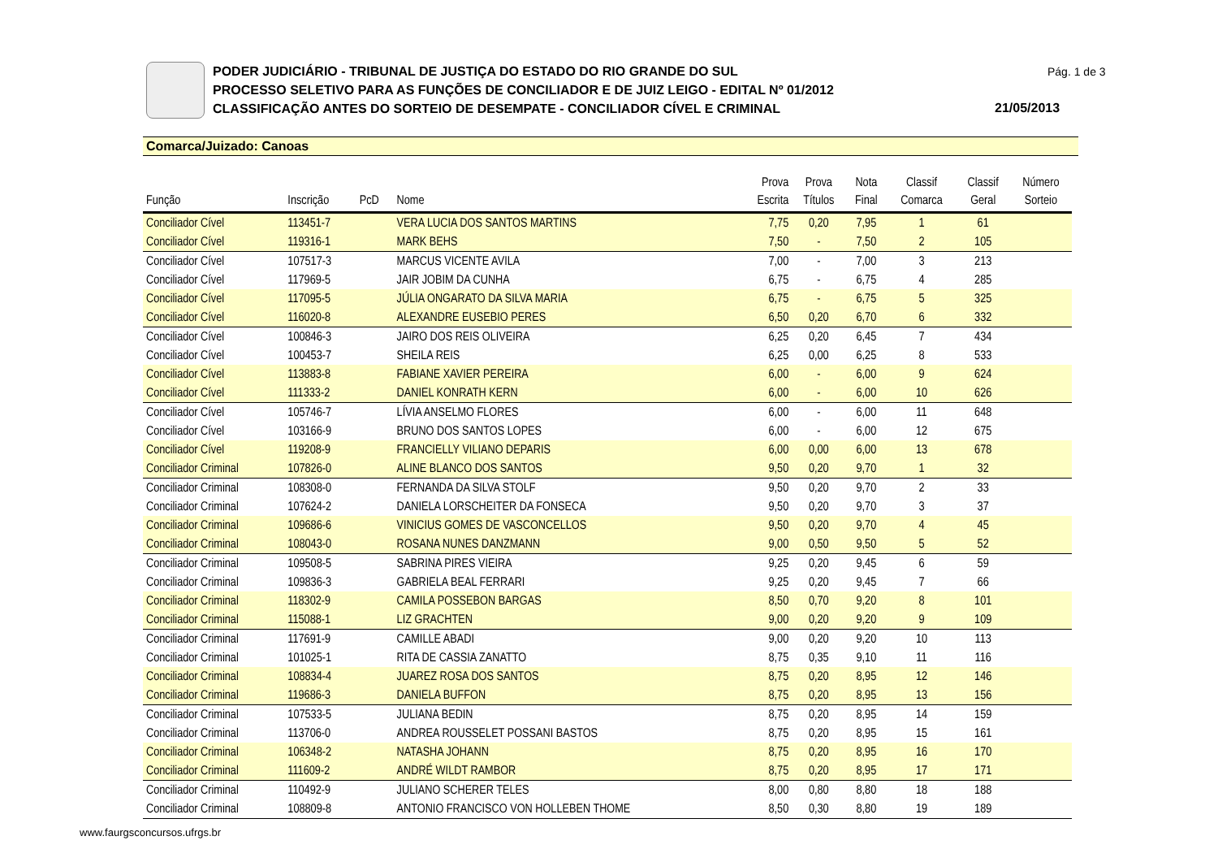PODER JUDICIÁRIO - TRIBUNAL DE JUSTIÇA DO ESTADO DO RIO GRANDE DO SUL
PROCESSO SELETIVO PARA AS FUNÇÕES DE CONCILIADOR E DE JUIZ LEIGO - EDITAL Nº 01/2012
CLASSIFICAÇÃO ANTES DO SORTEIO DE DESEMPATE - CONCILIADOR CÍVEL E CRIMINAL
Pág. 1 de 3
21/05/2013
Comarca/Juizado: Canoas
| Função | Inscrição | PcD | Nome | Prova Escrita | Prova Títulos | Nota Final | Classif Comarca | Classif Geral | Número Sorteio |
| --- | --- | --- | --- | --- | --- | --- | --- | --- | --- |
| Conciliador Cível | 113451-7 | | VERA LUCIA DOS SANTOS MARTINS | 7,75 | 0,20 | 7,95 | 1 | 61 | |
| Conciliador Cível | 119316-1 | | MARK BEHS | 7,50 | - | 7,50 | 2 | 105 | |
| Conciliador Cível | 107517-3 | | MARCUS VICENTE AVILA | 7,00 | - | 7,00 | 3 | 213 | |
| Conciliador Cível | 117969-5 | | JAIR JOBIM DA CUNHA | 6,75 | - | 6,75 | 4 | 285 | |
| Conciliador Cível | 117095-5 | | JÚLIA ONGARATO DA SILVA MARIA | 6,75 | - | 6,75 | 5 | 325 | |
| Conciliador Cível | 116020-8 | | ALEXANDRE EUSEBIO PERES | 6,50 | 0,20 | 6,70 | 6 | 332 | |
| Conciliador Cível | 100846-3 | | JAIRO DOS REIS OLIVEIRA | 6,25 | 0,20 | 6,45 | 7 | 434 | |
| Conciliador Cível | 100453-7 | | SHEILA REIS | 6,25 | 0,00 | 6,25 | 8 | 533 | |
| Conciliador Cível | 113883-8 | | FABIANE XAVIER PEREIRA | 6,00 | - | 6,00 | 9 | 624 | |
| Conciliador Cível | 111333-2 | | DANIEL KONRATH KERN | 6,00 | - | 6,00 | 10 | 626 | |
| Conciliador Cível | 105746-7 | | LÍVIA ANSELMO FLORES | 6,00 | - | 6,00 | 11 | 648 | |
| Conciliador Cível | 103166-9 | | BRUNO DOS SANTOS LOPES | 6,00 | - | 6,00 | 12 | 675 | |
| Conciliador Cível | 119208-9 | | FRANCIELLY VILIANO DEPARIS | 6,00 | 0,00 | 6,00 | 13 | 678 | |
| Conciliador Criminal | 107826-0 | | ALINE BLANCO DOS SANTOS | 9,50 | 0,20 | 9,70 | 1 | 32 | |
| Conciliador Criminal | 108308-0 | | FERNANDA DA SILVA STOLF | 9,50 | 0,20 | 9,70 | 2 | 33 | |
| Conciliador Criminal | 107624-2 | | DANIELA LORSCHEITER DA FONSECA | 9,50 | 0,20 | 9,70 | 3 | 37 | |
| Conciliador Criminal | 109686-6 | | VINICIUS GOMES DE VASCONCELLOS | 9,50 | 0,20 | 9,70 | 4 | 45 | |
| Conciliador Criminal | 108043-0 | | ROSANA NUNES DANZMANN | 9,00 | 0,50 | 9,50 | 5 | 52 | |
| Conciliador Criminal | 109508-5 | | SABRINA PIRES VIEIRA | 9,25 | 0,20 | 9,45 | 6 | 59 | |
| Conciliador Criminal | 109836-3 | | GABRIELA BEAL FERRARI | 9,25 | 0,20 | 9,45 | 7 | 66 | |
| Conciliador Criminal | 118302-9 | | CAMILA POSSEBON BARGAS | 8,50 | 0,70 | 9,20 | 8 | 101 | |
| Conciliador Criminal | 115088-1 | | LIZ GRACHTEN | 9,00 | 0,20 | 9,20 | 9 | 109 | |
| Conciliador Criminal | 117691-9 | | CAMILLE ABADI | 9,00 | 0,20 | 9,20 | 10 | 113 | |
| Conciliador Criminal | 101025-1 | | RITA DE CASSIA ZANATTO | 8,75 | 0,35 | 9,10 | 11 | 116 | |
| Conciliador Criminal | 108834-4 | | JUAREZ ROSA DOS SANTOS | 8,75 | 0,20 | 8,95 | 12 | 146 | |
| Conciliador Criminal | 119686-3 | | DANIELA BUFFON | 8,75 | 0,20 | 8,95 | 13 | 156 | |
| Conciliador Criminal | 107533-5 | | JULIANA BEDIN | 8,75 | 0,20 | 8,95 | 14 | 159 | |
| Conciliador Criminal | 113706-0 | | ANDREA ROUSSELET POSSANI BASTOS | 8,75 | 0,20 | 8,95 | 15 | 161 | |
| Conciliador Criminal | 106348-2 | | NATASHA JOHANN | 8,75 | 0,20 | 8,95 | 16 | 170 | |
| Conciliador Criminal | 111609-2 | | ANDRÉ WILDT RAMBOR | 8,75 | 0,20 | 8,95 | 17 | 171 | |
| Conciliador Criminal | 110492-9 | | JULIANO SCHERER TELES | 8,00 | 0,80 | 8,80 | 18 | 188 | |
| Conciliador Criminal | 108809-8 | | ANTONIO FRANCISCO VON HOLLEBEN THOME | 8,50 | 0,30 | 8,80 | 19 | 189 | |
www.faurgsconcursos.ufrgs.br